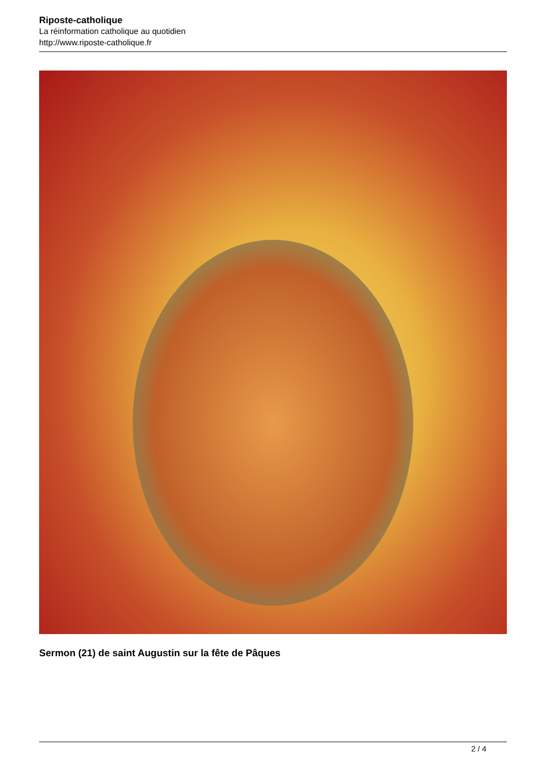Riposte-catholique
La réinformation catholique au quotidien
http://www.riposte-catholique.fr
Sermon (21) de saint Augustin sur la fête de Pâques
2 / 4